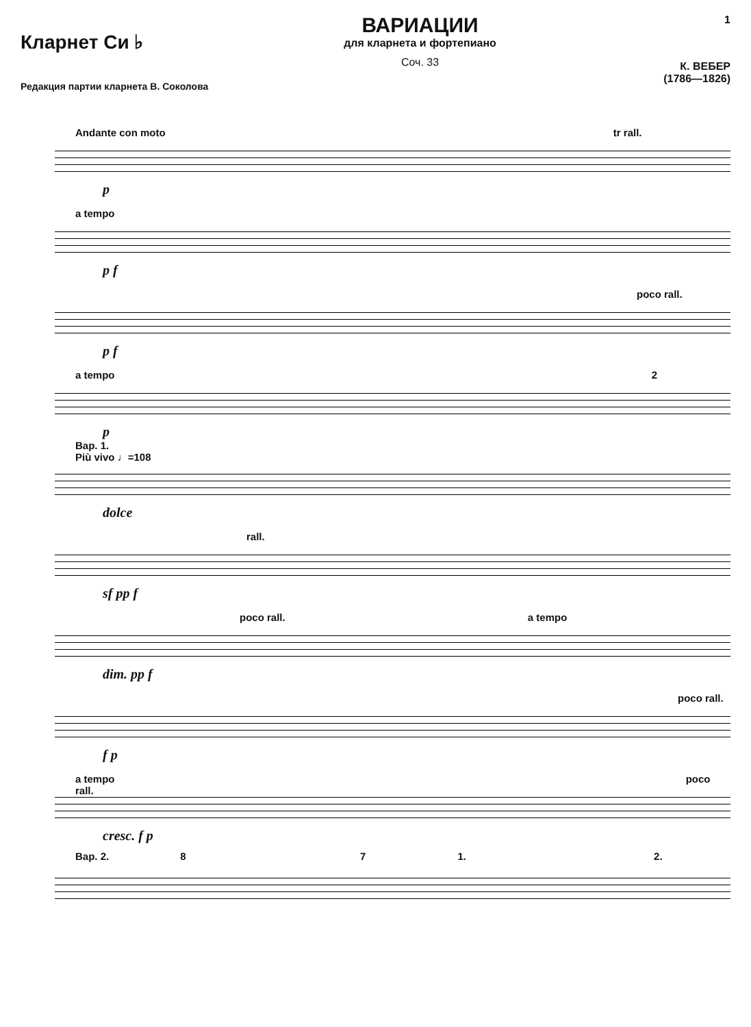Кларнет Си ♭
Редакция партии кларнета В. Соколова
ВАРИАЦИИ
для кларнета и фортепиано
Соч. 33
1
К. ВЕБЕР
(1786—1826)
Andante con moto tr rall.
p
a tempo
p f
poco rall.
p f
a tempo 2
p
Вар. 1.
Più vivo ♩=108
dolce
rall.
sf pp f
poco rall. a tempo
dim. pp f
poco rall.
f p
a tempo poco rall.
cresc. f p
Вар. 2. 8 7 1. 2.